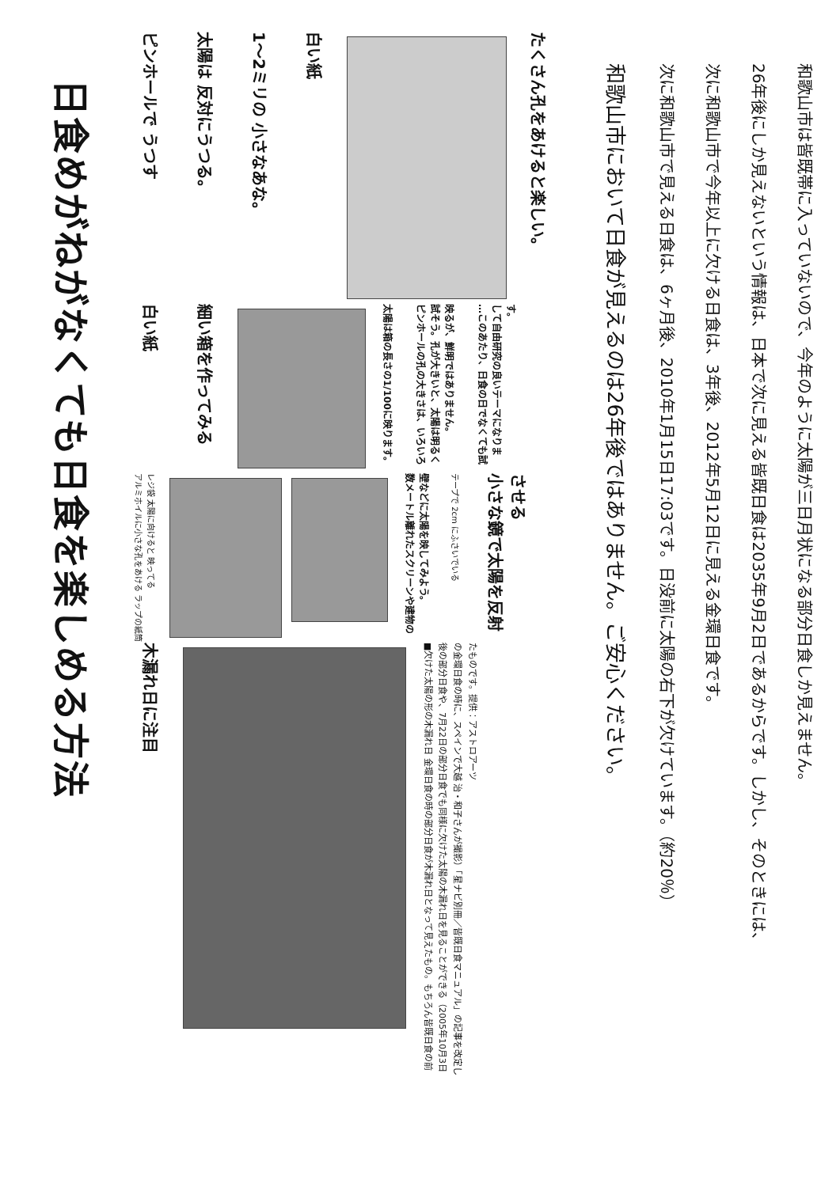日食めがねがなくても日食を楽しめる方法
ピンホールで うつす
太陽は 反対にうつる。
1～2ミリの 小さなあな。
白い紙
たくさん孔をあけると楽しい。
白い紙
細い箱を作ってみる
太陽は箱の長さの1/100に映ります。
ピンホールの孔の大きさは、いろいろ試そう。孔が大きいと、太陽は明るく映るが、鮮明ではありません。
…このあたり、日食の日でなくても試して自由研究の良いテーマになります。
アルミホイルに小さな孔をあける ラップの紙筒 レジ袋 太陽に向けると 映ってる
数メートル離れたスクリーンや建物の壁などに太陽を映してみよう。
テープで 2cm にふさいでいる
小さな鏡で太陽を反射させる
木漏れ日に注目
■欠けた太陽の形の木漏れ日 金環日食の時の部分日食が木漏れ日となって見えたもの。もちろん皆既日食の前後の部分日食や、7月22日の部分日食でも同様に欠けた太陽の木漏れ日を見ることができる（2005年10月3日の金環日食の時に、スペインで大越 治・和子さんが撮影）「星ナビ別冊／皆既日食マニュアル」の記事を改定したものです。提供：アストロアーツ
和歌山市において日食が見えるのは26年後ではありません。ご安心ください。
次に和歌山市で見える日食は、6ヶ月後、2010年1月15日17:03です。日没前に太陽の右下が欠けています。（約20％）
次に和歌山市で今年以上に欠ける日食は、3年後、2012年5月12日に見える金環日食です。
26年後にしか見えないという情報は、日本で次に見える皆既日食は2035年9月2日であるからです。しかし、そのときには、
和歌山市は皆既帯に入っていないので、今年のように太陽が三日月状になる部分日食しか見えません。